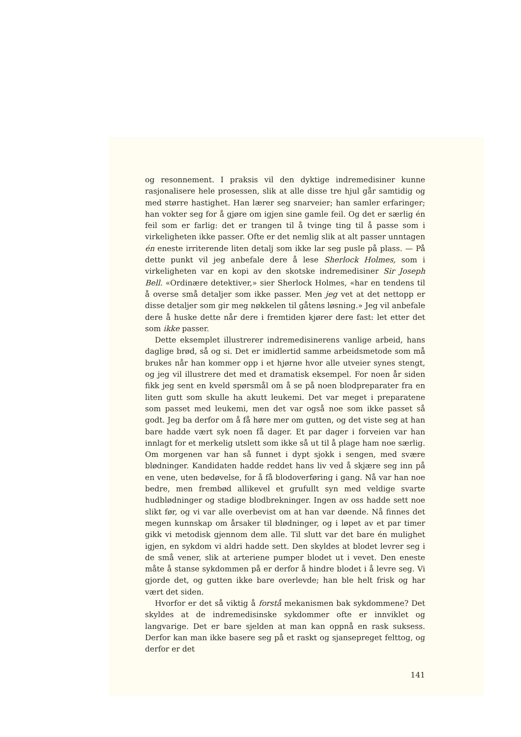og resonnement. I praksis vil den dyktige indremedisiner kunne rasjonalisere hele prosessen, slik at alle disse tre hjul går samtidig og med større hastighet. Han lærer seg snarveier; han samler erfaringer; han vokter seg for å gjøre om igjen sine gamle feil. Og det er særlig én feil som er farlig: det er trangen til å tvinge ting til å passe som i virkeligheten ikke passer. Ofte er det nemlig slik at alt passer unntagen én eneste irriterende liten detalj som ikke lar seg pusle på plass. — På dette punkt vil jeg anbefale dere å lese Sherlock Holmes, som i virkeligheten var en kopi av den skotske indremedisiner Sir Joseph Bell. «Ordinære detektiver,» sier Sherlock Holmes, «har en tendens til å overse små detaljer som ikke passer. Men jeg vet at det nettopp er disse detaljer som gir meg nøkkelen til gåtens løsning.» Jeg vil anbefale dere å huske dette når dere i fremtiden kjører dere fast: let etter det som ikke passer.
Dette eksemplet illustrerer indremedisinerens vanlige arbeid, hans daglige brød, så og si. Det er imidlertid samme arbeidsmetode som må brukes når han kommer opp i et hjørne hvor alle utveier synes stengt, og jeg vil illustrere det med et dramatisk eksempel. For noen år siden fikk jeg sent en kveld spørsmål om å se på noen blodpreparater fra en liten gutt som skulle ha akutt leukemi. Det var meget i preparatene som passet med leukemi, men det var også noe som ikke passet så godt. Jeg ba derfor om å få høre mer om gutten, og det viste seg at han bare hadde vært syk noen få dager. Et par dager i forveien var han innlagt for et merkelig utslett som ikke så ut til å plage ham noe særlig. Om morgenen var han så funnet i dypt sjokk i sengen, med svære blødninger. Kandidaten hadde reddet hans liv ved å skjære seg inn på en vene, uten bedøvelse, for å få blodoverføring i gang. Nå var han noe bedre, men frembød allikevel et grufullt syn med veldige svarte hudblødninger og stadige blodbrekninger. Ingen av oss hadde sett noe slikt før, og vi var alle overbevist om at han var døende. Nå finnes det megen kunnskap om årsaker til blødninger, og i løpet av et par timer gikk vi metodisk gjennom dem alle. Til slutt var det bare én mulighet igjen, en sykdom vi aldri hadde sett. Den skyldes at blodet levrer seg i de små vener, slik at arteriene pumper blodet ut i vevet. Den eneste måte å stanse sykdommen på er derfor å hindre blodet i å levre seg. Vi gjorde det, og gutten ikke bare overlevde; han ble helt frisk og har vært det siden.
Hvorfor er det så viktig å forstå mekanismen bak sykdommene? Det skyldes at de indremedisinske sykdommer ofte er innviklet og langvarige. Det er bare sjelden at man kan oppnå en rask suksess. Derfor kan man ikke basere seg på et raskt og sjansepreget felttog, og derfor er det
141